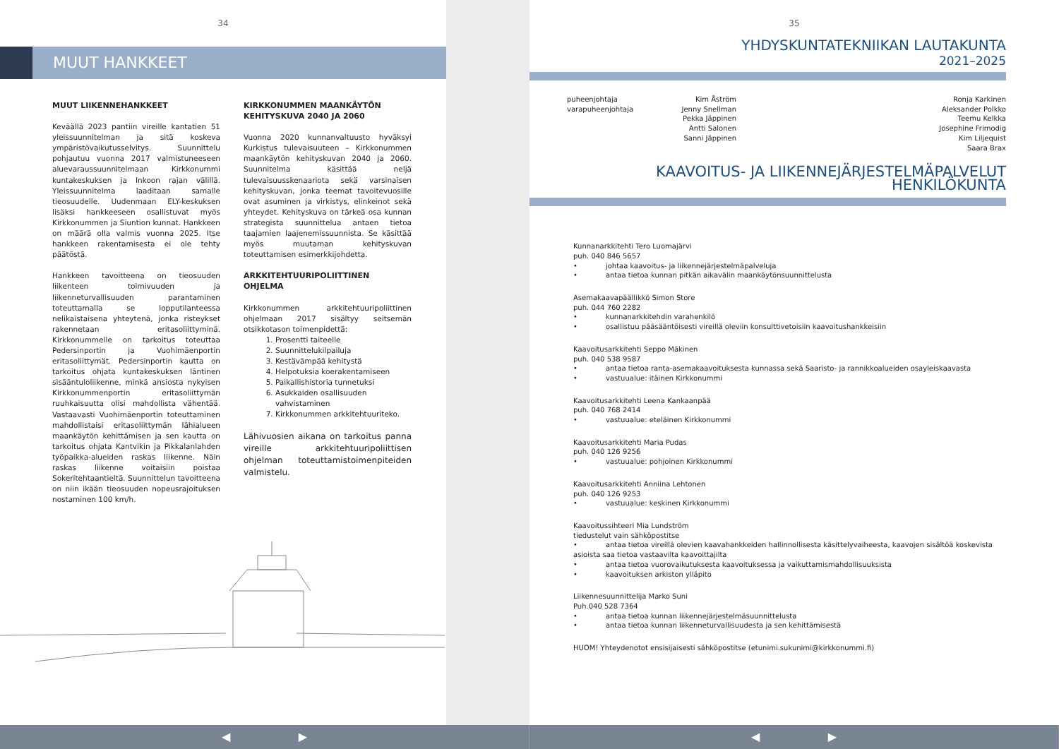34
MUUT HANKKEET
MUUT LIIKENNEHANKKEET
Keväällä 2023 pantiin vireille kantatien 51 yleissuunnitelman ja sitä koskeva ympäristövaikutusselvitys. Suunnittelu pohjautuu vuonna 2017 valmistuneeseen aluevaraussuunnitelmaan Kirkkonummi kuntakeskuksen ja Inkoon rajan välillä. Yleissuunnitelma laaditaan samalle tieosuudelle. Uudenmaan ELY-keskuksen lisäksi hankkeeseen osallistuvat myös Kirkkonummen ja Siuntion kunnat. Hankkeen on määrä olla valmis vuonna 2025. Itse hankkeen rakentamisesta ei ole tehty päätöstä.
Hankkeen tavoitteena on tieosuuden liikenteen toimivuuden ja liikenneturvallisuuden parantaminen toteuttamalla se lopputilanteessa nelikaistaisena yhteytenä, jonka risteykset rakennetaan eritasoliittyminä. Kirkkonummelle on tarkoitus toteuttaa Pedersinportin ja Vuohimäenportin eritasoliittymät. Pedersinportin kautta on tarkoitus ohjata kuntakeskuksen läntinen sisääntuloliikenne, minkä ansiosta nykyisen Kirkkonummenportin eritasoliittymän ruuhkaisuutta olisi mahdollista vähentää. Vastaavasti Vuohimäenportin toteuttaminen mahdollistaisi eritasoliittymän lähialueen maankäytön kehittämisen ja sen kautta on tarkoitus ohjata Kantvikin ja Pikkalanlahden työpaikka-alueiden raskas liikenne. Näin raskas liikenne voitaisiin poistaa Sokeritehtaantieltä. Suunnittelun tavoitteena on niin ikään tieosuuden nopeusrajoituksen nostaminen 100 km/h.
KIRKKONUMMEN MAANKÄYTÖN KEHITYSKUVA 2040 JA 2060
Vuonna 2020 kunnanvaltuusto hyväksyi Kurkistus tulevaisuuteen – Kirkkonummen maankäytön kehityskuvan 2040 ja 2060. Suunnitelma käsittää neljä tulevaisuusskenaariota sekä varsinaisen kehityskuvan, jonka teemat tavoitevuosille ovat asuminen ja virkistys, elinkeinot sekä yhteydet. Kehityskuva on tärkeä osa kunnan strategista suunnittelua antaen tietoa taajamien laajenemissuunnista. Se käsittää myös muutaman kehityskuvan toteuttamisen esimerkkijohdetta.
ARKKITEHTUURIPOLIITTINEN OHJELMA
Kirkkonummen arkkitehtuuripoliittinen ohjelmaan 2017 sisältyy seitsemän otsikkotason toimenpidettä:
1. Prosentti taiteelle
2. Suunnittelukilpailuja
3. Kestävämpää kehitystä
4. Helpotuksia koerakentamiseen
5. Paikallishistoria tunnetuksi
6. Asukkaiden osallisuuden vahvistaminen
7. Kirkkonummen arkkitehtuuriteko.
Lähivuosien aikana on tarkoitus panna vireille arkkitehtuuripoliittisen ohjelman toteuttamistoimenpiteiden valmistelu.
35
YHDYSKUNTATEKNIIKAN LAUTAKUNTA
2021–2025
puheenjohtaja
varapuheenjohtaja
Kim Åström
Jenny Snellman
Pekka Jäppinen
Antti Salonen
Sanni Jäppinen
Ronja Karkinen
Aleksander Polkko
Teemu Kelkka
Josephine Frimodig
Kim Liljequist
Saara Brax
KAAVOITUS- JA LIIKENNEJÄRJESTELMÄPALVELUT
HENKILÖKUNTA
Kunnanarkkitehti Tero Luomajärvi
puh. 040 846 5657
• johtaa kaavoitus- ja liikennejärjestelmäpalveluja
• antaa tietoa kunnan pitkän aikavälin maankäytönsuunnittelusta
Asemakaavapäällikkö Simon Store
puh. 044 760 2282
• kunnanarkkitehdin varahenkilö
• osallistuu pääsääntöisesti vireillä oleviin konsulttivetoisiin kaavoitushankkeisiin
Kaavoitusarkkitehti Seppo Mäkinen
puh. 040 538 9587
• antaa tietoa ranta-asemakaavoituksesta kunnassa sekä Saaristo- ja rannikkoalueiden osayleiskaavasta
• vastuualue: itäinen Kirkkonummi
Kaavoitusarkkitehti Leena Kankaanpää
puh. 040 768 2414
• vastuualue: eteläinen Kirkkonummi
Kaavoitusarkkitehti Maria Pudas
puh. 040 126 9256
• vastuualue: pohjoinen Kirkkonummi
Kaavoitusarkkitehti Anniina Lehtonen
puh. 040 126 9253
• vastuualue: keskinen Kirkkonummi
Kaavoitussihteeri Mia Lundström
tiedustelut vain sähköpostitse
• antaa tietoa vireillä olevien kaavahankkeiden hallinnollisesta käsittelyvaiheesta, kaavojen sisältöä koskevista asioista saa tietoa vastaavilta kaavoittajilta
• antaa tietoa vuorovaikutuksesta kaavoituksessa ja vaikuttamismahdollisuuksista
• kaavoituksen arkiston ylläpito
Liikennesuunnittelija Marko Suni
Puh.040 528 7364
• antaa tietoa kunnan liikennejärjestelmäsuunnittelusta
• antaa tietoa kunnan liikenneturvallisuudesta ja sen kehittämisestä
HUOM! Yhteydenotot ensisijaisesti sähköpostitse (etunimi.sukunimi@kirkkonummi.fi)
◀ ▶ ◀ ▶